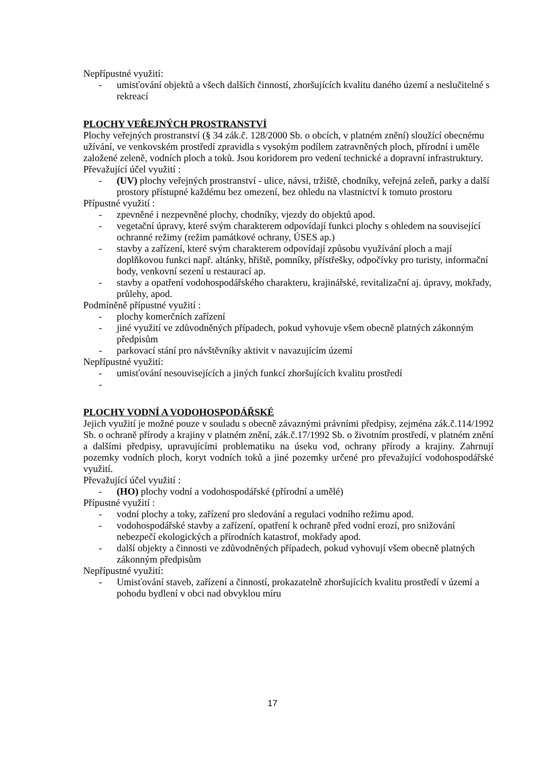Nepřípustné využití:
- umisťování objektů a všech dalších činností, zhoršujících kvalitu daného území a neslučitelné s rekreací
PLOCHY VEŘEJNÝCH PROSTRANSTVÍ
Plochy veřejných prostranství (§ 34 zák.č. 128/2000 Sb. o obcích, v platném znění) sloužící obecnému užívání, ve venkovském prostředí zpravidla s vysokým podílem zatravněných ploch, přírodní i uměle založené zeleně, vodních ploch a toků. Jsou koridorem pro vedení technické a dopravní infrastruktury.
Převažující účel využití :
- (UV) plochy veřejných prostranství - ulice, návsi, tržiště, chodníky, veřejná zeleň, parky a další prostory přístupné každému bez omezení, bez ohledu na vlastnictví k tomuto prostoru
Přípustné využití :
- zpevněné i nezpevněné plochy, chodníky, vjezdy do objektů apod.
- vegetační úpravy, které svým charakterem odpovídají funkci plochy s ohledem na související ochranné režimy (režim památkové ochrany, ÚSES ap.)
- stavby a zařízení, které svým charakterem odpovídají způsobu využívání ploch a mají doplňkovou funkci např. altánky, hřiště, pomníky, přístřešky, odpočívky pro turisty, informační body, venkovní sezení u restaurací ap.
- stavby a opatření vodohospodářského charakteru, krajinářské, revitalizační aj. úpravy, mokřady, průlehy, apod.
Podmíněně přípustné využití :
- plochy komerčních zařízení
- jiné využití ve zdůvodněných případech, pokud vyhovuje všem obecně platných zákonným předpisům
- parkovací stání pro návštěvníky aktivit v navazujícím území
Nepřípustné využití:
- umisťování nesouvisejících a jiných funkcí zhoršujících kvalitu prostředí
-
PLOCHY VODNÍ A VODOHOSPODÁŘSKÉ
Jejich využití je možné pouze v souladu s obecně závaznými právními předpisy, zejména zák.č.114/1992 Sb. o ochraně přírody a krajiny v platném znění, zák.č.17/1992 Sb. o životním prostředí, v platném znění a dalšími předpisy, upravujícími problematiku na úseku vod, ochrany přírody a krajiny. Zahrnují pozemky vodních ploch, koryt vodních toků a jiné pozemky určené pro převažující vodohospodářské využití.
Převažující účel využití :
- (HO) plochy vodní a vodohospodářské (přírodní a umělé)
Přípustné využití :
- vodní plochy a toky, zařízení pro sledování a regulaci vodního režimu apod.
- vodohospodářské stavby a zařízení, opatření k ochraně před vodní erozí, pro snižování nebezpečí ekologických a přírodních katastrof, mokřady apod.
- další objekty a činnosti ve zdůvodněných případech, pokud vyhovují všem obecně platných zákonným předpisům
Nepřípustné využití:
- Umisťování staveb, zařízení a činností, prokazatelně zhoršujících kvalitu prostředí v území a pohodu bydlení v obci nad obvyklou míru
17